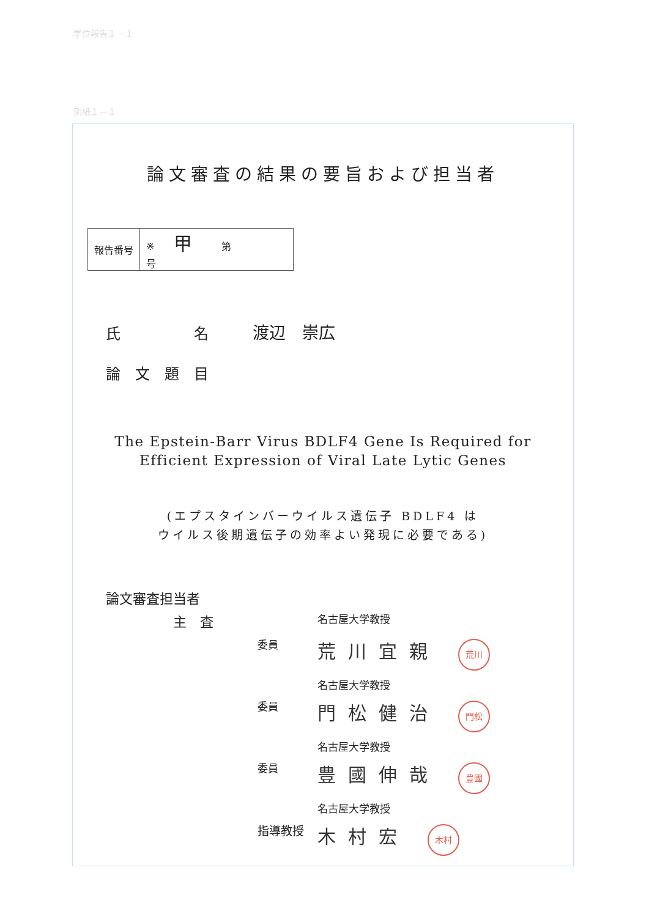学位報告１－１
別紙１－１
論文審査の結果の要旨および担当者
| 報告番号 | ※ 甲 第 号 |
氏　　　　　名　　　渡辺　崇広
論　文　題　目
The Epstein-Barr Virus BDLF4 Gene Is Required for
Efficient Expression of Viral Late Lytic Genes
(エプスタインバーウイルス遺伝子 BDLF4 は
ウイルス後期遺伝子の効率よい発現に必要である)
論文審査担当者
| 主 査 | | 名古屋大学教授 |
| | 委員 | 荒川宜親 荒川 |
| | | 名古屋大学教授 |
| | 委員 | 門松健治 門松 |
| | | 名古屋大学教授 |
| | 委員 | 豊國伸哉 豊國 |
| | | 名古屋大学教授 |
| | 指導教授 | 木村宏 木村 |